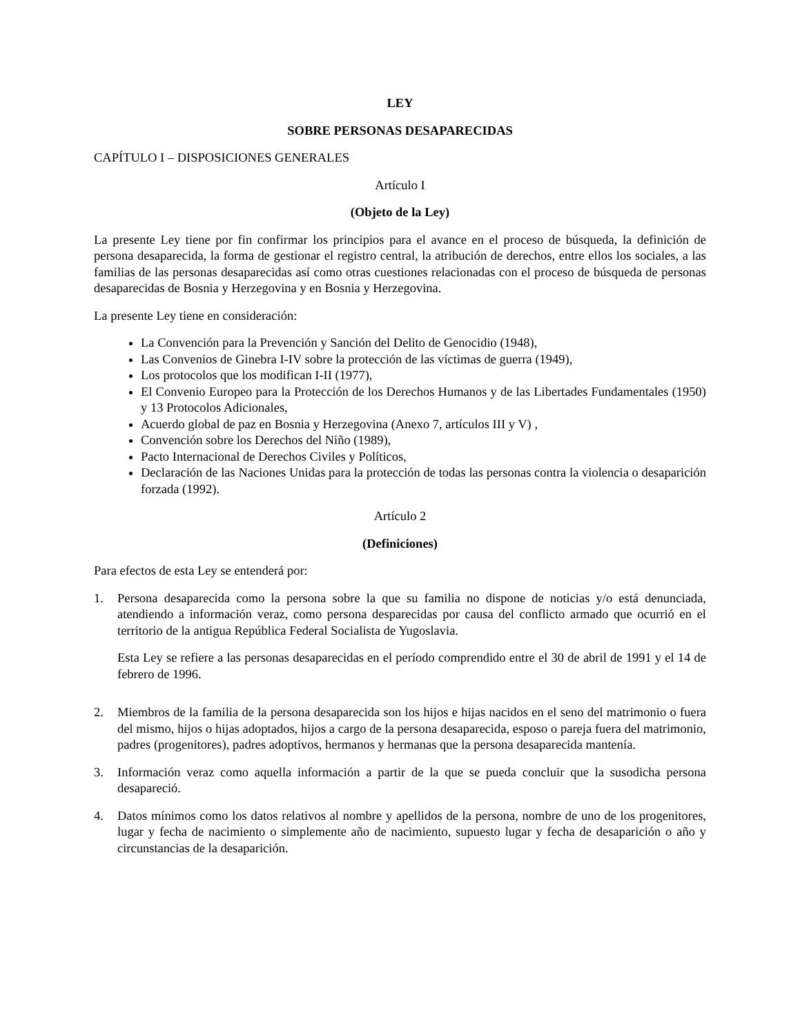LEY
SOBRE PERSONAS DESAPARECIDAS
CAPÍTULO I – DISPOSICIONES GENERALES
Artículo I
(Objeto de la Ley)
La presente Ley tiene por fin confirmar los principios para el avance en el proceso de búsqueda, la definición de persona desaparecida, la forma de gestionar el registro central, la atribución de derechos, entre ellos los sociales, a las familias de las personas desaparecidas así como otras cuestiones relacionadas con el proceso de búsqueda de personas desaparecidas de Bosnia y Herzegovina y en Bosnia y Herzegovina.
La presente Ley tiene en consideración:
La Convención para la Prevención y Sanción del Delito de Genocidio (1948),
Las Convenios de Ginebra I-IV sobre la protección de las víctimas de guerra (1949),
Los protocolos que los modifican I-II (1977),
El Convenio Europeo para la Protección de los Derechos Humanos y de las Libertades Fundamentales (1950) y 13 Protocolos Adicionales,
Acuerdo global de paz en Bosnia y Herzegovina (Anexo 7, artículos III y V) ,
Convención sobre los Derechos del Niño (1989),
Pacto Internacional de Derechos Civiles y Políticos,
Declaración de las Naciones Unidas para la protección de todas las personas contra la violencia o desaparición forzada (1992).
Artículo 2
(Definiciones)
Para efectos de esta Ley se entenderá por:
1. Persona desaparecida como la persona sobre la que su familia no dispone de noticias y/o está denunciada, atendiendo a información veraz, como persona desparecidas por causa del conflicto armado que ocurrió en el territorio de la antigua República Federal Socialista de Yugoslavia.
Esta Ley se refiere a las personas desaparecidas en el período comprendido entre el 30 de abril de 1991 y el 14 de febrero de 1996.
2. Miembros de la familia de la persona desaparecida son los hijos e hijas nacidos en el seno del matrimonio o fuera del mismo, hijos o hijas adoptados, hijos a cargo de la persona desaparecida, esposo o pareja fuera del matrimonio, padres (progenitores), padres adoptivos, hermanos y hermanas que la persona desaparecida mantenía.
3. Información veraz como aquella información a partir de la que se pueda concluir que la susodicha persona desapareció.
4. Datos mínimos como los datos relativos al nombre y apellidos de la persona, nombre de uno de los progenitores, lugar y fecha de nacimiento o simplemente año de nacimiento, supuesto lugar y fecha de desaparición o año y circunstancias de la desaparición.